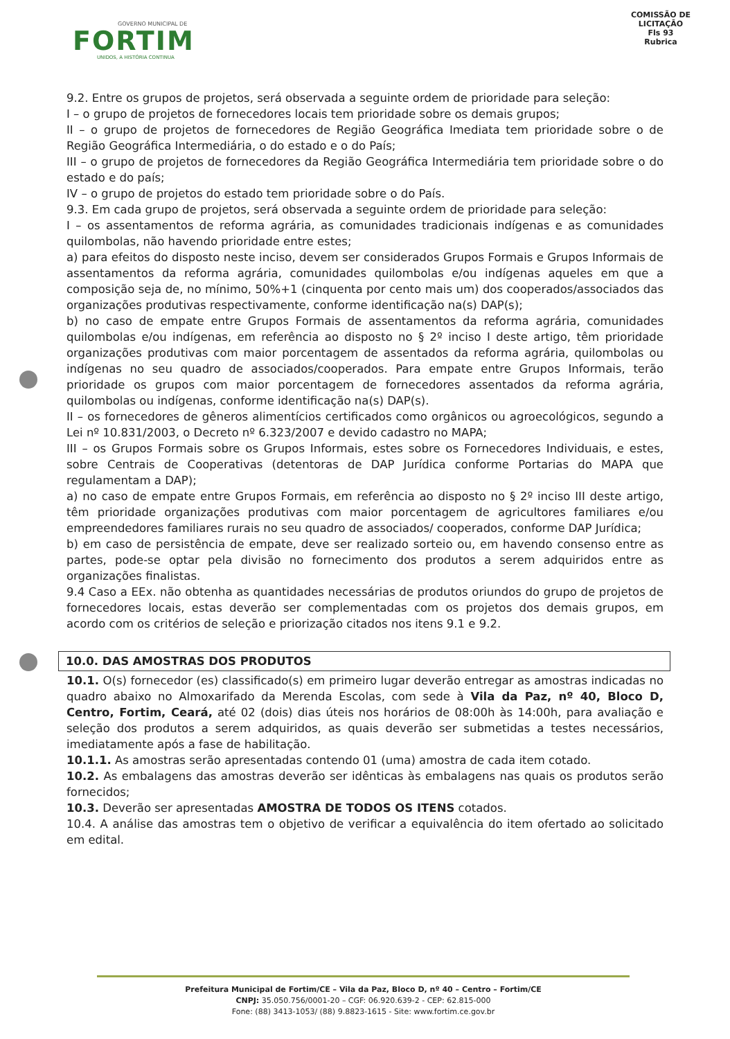GOVERNO MUNICIPAL DE
FORTIM
UNIDOS, A HISTÓRIA CONTINUA
COMISSÃO DE LICITAÇÃO
Fls 93
Rubrica
9.2. Entre os grupos de projetos, será observada a seguinte ordem de prioridade para seleção:
I – o grupo de projetos de fornecedores locais tem prioridade sobre os demais grupos;
II – o grupo de projetos de fornecedores de Região Geográfica Imediata tem prioridade sobre o de Região Geográfica Intermediária, o do estado e o do País;
III – o grupo de projetos de fornecedores da Região Geográfica Intermediária tem prioridade sobre o do estado e do país;
IV – o grupo de projetos do estado tem prioridade sobre o do País.
9.3. Em cada grupo de projetos, será observada a seguinte ordem de prioridade para seleção:
I – os assentamentos de reforma agrária, as comunidades tradicionais indígenas e as comunidades quilombolas, não havendo prioridade entre estes;
a) para efeitos do disposto neste inciso, devem ser considerados Grupos Formais e Grupos Informais de assentamentos da reforma agrária, comunidades quilombolas e/ou indígenas aqueles em que a composição seja de, no mínimo, 50%+1 (cinquenta por cento mais um) dos cooperados/associados das organizações produtivas respectivamente, conforme identificação na(s) DAP(s);
b) no caso de empate entre Grupos Formais de assentamentos da reforma agrária, comunidades quilombolas e/ou indígenas, em referência ao disposto no § 2º inciso I deste artigo, têm prioridade organizações produtivas com maior porcentagem de assentados da reforma agrária, quilombolas ou indígenas no seu quadro de associados/cooperados. Para empate entre Grupos Informais, terão prioridade os grupos com maior porcentagem de fornecedores assentados da reforma agrária, quilombolas ou indígenas, conforme identificação na(s) DAP(s).
II – os fornecedores de gêneros alimentícios certificados como orgânicos ou agroecológicos, segundo a Lei nº 10.831/2003, o Decreto nº 6.323/2007 e devido cadastro no MAPA;
III – os Grupos Formais sobre os Grupos Informais, estes sobre os Fornecedores Individuais, e estes, sobre Centrais de Cooperativas (detentoras de DAP Jurídica conforme Portarias do MAPA que regulamentam a DAP);
a) no caso de empate entre Grupos Formais, em referência ao disposto no § 2º inciso III deste artigo, têm prioridade organizações produtivas com maior porcentagem de agricultores familiares e/ou empreendedores familiares rurais no seu quadro de associados/ cooperados, conforme DAP Jurídica;
b) em caso de persistência de empate, deve ser realizado sorteio ou, em havendo consenso entre as partes, pode-se optar pela divisão no fornecimento dos produtos a serem adquiridos entre as organizações finalistas.
9.4 Caso a EEx. não obtenha as quantidades necessárias de produtos oriundos do grupo de projetos de fornecedores locais, estas deverão ser complementadas com os projetos dos demais grupos, em acordo com os critérios de seleção e priorização citados nos itens 9.1 e 9.2.
10.0. DAS AMOSTRAS DOS PRODUTOS
10.1. O(s) fornecedor (es) classificado(s) em primeiro lugar deverão entregar as amostras indicadas no quadro abaixo no Almoxarifado da Merenda Escolas, com sede à Vila da Paz, nº 40, Bloco D, Centro, Fortim, Ceará, até 02 (dois) dias úteis nos horários de 08:00h às 14:00h, para avaliação e seleção dos produtos a serem adquiridos, as quais deverão ser submetidas a testes necessários, imediatamente após a fase de habilitação.
10.1.1. As amostras serão apresentadas contendo 01 (uma) amostra de cada item cotado.
10.2. As embalagens das amostras deverão ser idênticas às embalagens nas quais os produtos serão fornecidos;
10.3. Deverão ser apresentadas AMOSTRA DE TODOS OS ITENS cotados.
10.4. A análise das amostras tem o objetivo de verificar a equivalência do item ofertado ao solicitado em edital.
Prefeitura Municipal de Fortim/CE – Vila da Paz, Bloco D, nº 40 – Centro – Fortim/CE
CNPJ: 35.050.756/0001-20 – CGF: 06.920.639-2 - CEP: 62.815-000
Fone: (88) 3413-1053/ (88) 9.8823-1615 - Site: www.fortim.ce.gov.br